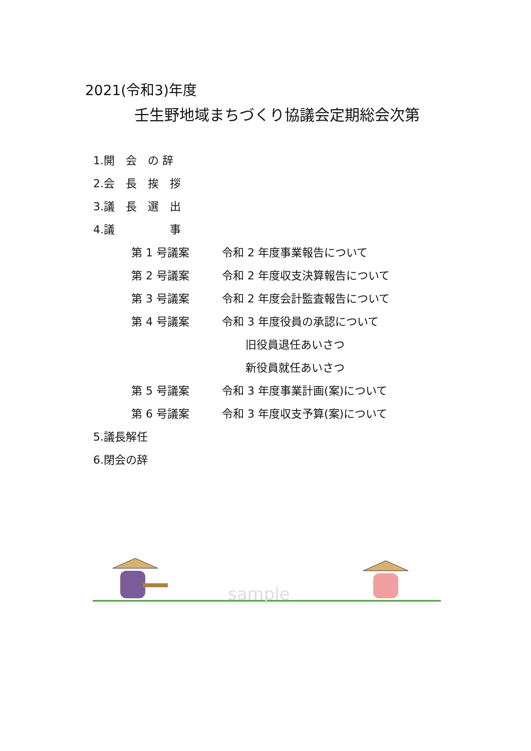2021(令和3)年度
壬生野地域まちづくり協議会定期総会次第
1.開　会　の 辞
2.会　長　挨　拶
3.議　長　選　出
4.議　　　　　事
第 1 号議案 令和 2 年度事業報告について
第 2 号議案 令和 2 年度収支決算報告について
第 3 号議案 令和 2 年度会計監査報告について
第 4 号議案 令和 3 年度役員の承認について
旧役員退任あいさつ
新役員就任あいさつ
第 5 号議案 令和 3 年度事業計画(案)について
第 6 号議案 令和 3 年度収支予算(案)について
5.議長解任
6.閉会の辞
sample